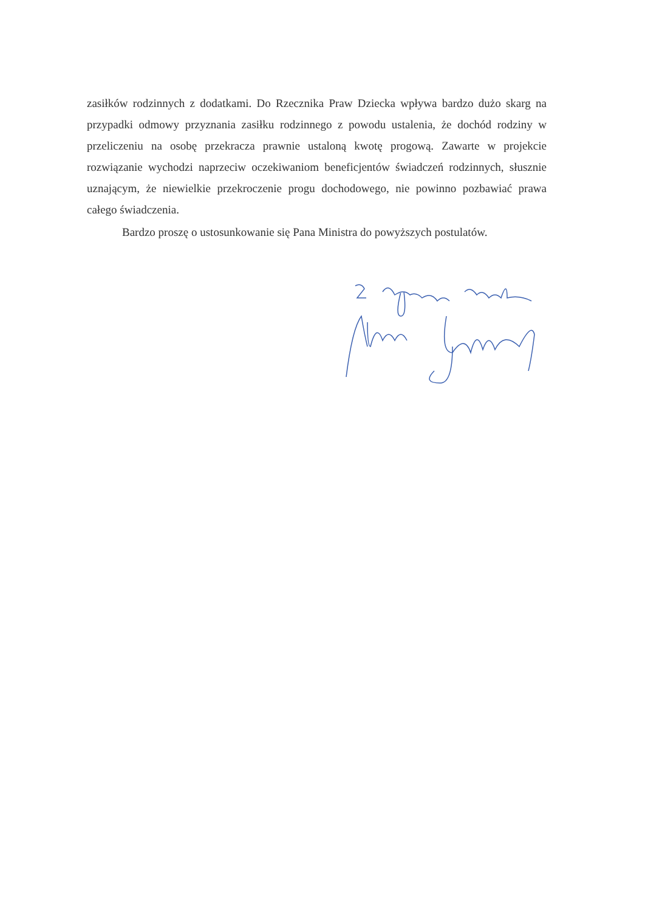zasiłków rodzinnych z dodatkami. Do Rzecznika Praw Dziecka wpływa bardzo dużo skarg na przypadki odmowy przyznania zasiłku rodzinnego z powodu ustalenia, że dochód rodziny w przeliczeniu na osobę przekracza prawnie ustaloną kwotę progową. Zawarte w projekcie rozwiązanie wychodzi naprzeciw oczekiwaniom beneficjentów świadczeń rodzinnych, słusznie uznającym, że niewielkie przekroczenie progu dochodowego, nie powinno pozbawiać prawa całego świadczenia.
Bardzo proszę o ustosunkowanie się Pana Ministra do powyższych postulatów.